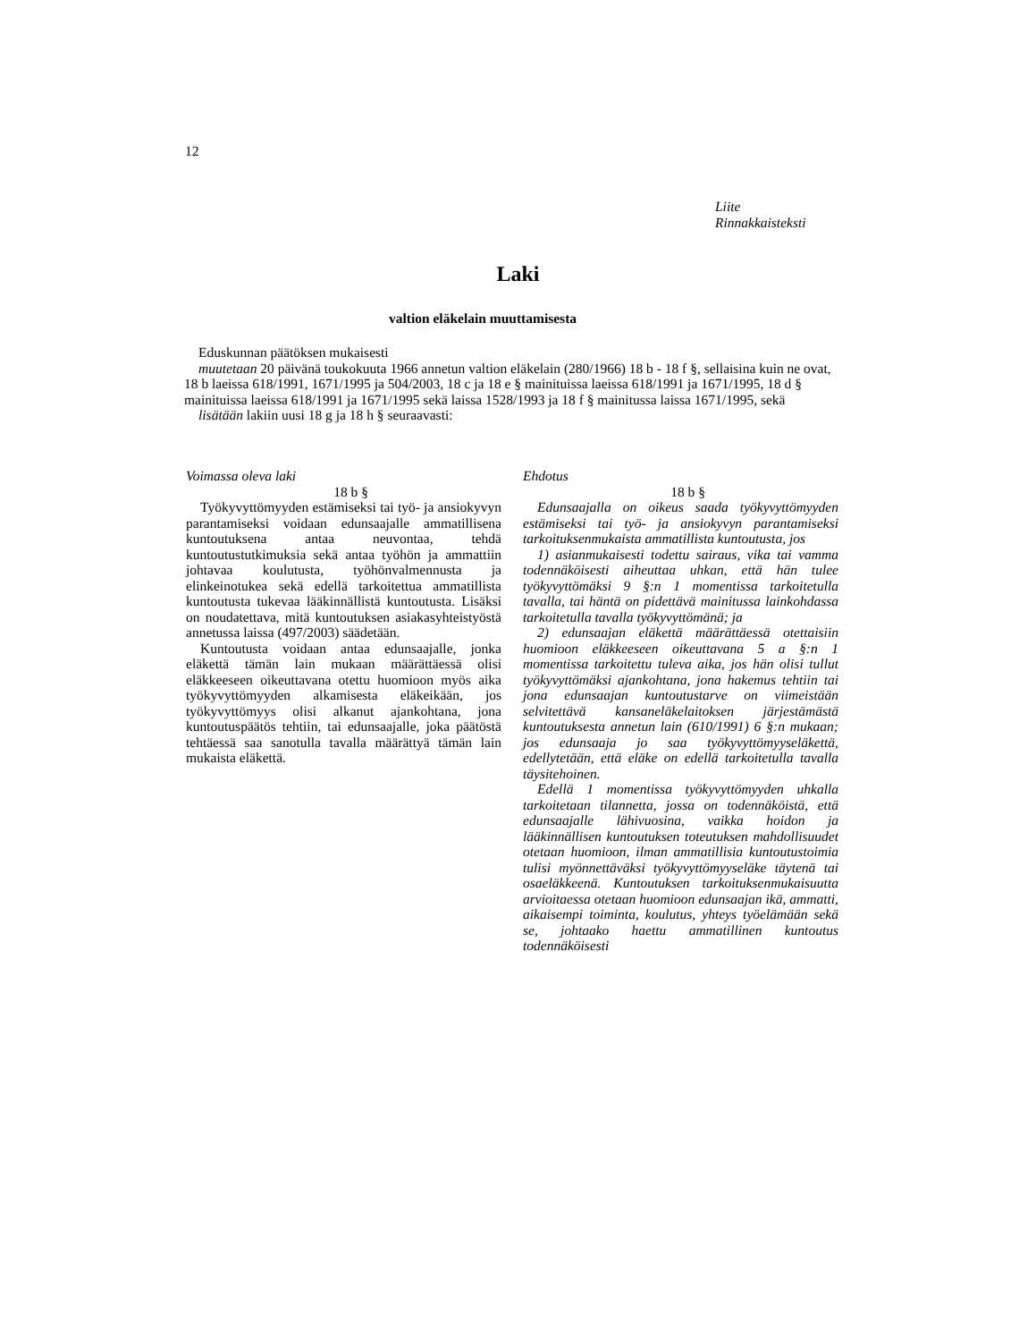12
Liite
Rinnakkaisteksti
Laki
valtion eläkelain muuttamisesta
Eduskunnan päätöksen mukaisesti
muutetaan 20 päivänä toukokuuta 1966 annetun valtion eläkelain (280/1966) 18 b - 18 f §, sellaisina kuin ne ovat, 18 b laeissa 618/1991, 1671/1995 ja 504/2003, 18 c ja 18 e § mainituissa laeissa 618/1991 ja 1671/1995, 18 d § mainituissa laeissa 618/1991 ja 1671/1995 sekä laissa 1528/1993 ja 18 f § mainitussa laissa 1671/1995, sekä
lisätään lakiin uusi 18 g ja 18 h § seuraavasti:
Voimassa oleva laki
18 b §
Työkyvyttömyyden estämiseksi tai työ- ja ansiokyvyn parantamiseksi voidaan edunsaajalle ammatillisena kuntoutuksena antaa neuvontaa, tehdä kuntoutustutkimuksia sekä antaa työhön ja ammattiin johtavaa koulutusta, työhönvalmennusta ja elinkeinotukea sekä edellä tarkoitettua ammatillista kuntoutusta tukevaa lääkinnällistä kuntoutusta. Lisäksi on noudatettava, mitä kuntoutuksen asiakasyhteistyöstä annetussa laissa (497/2003) säädetään.
Kuntoutusta voidaan antaa edunsaajalle, jonka eläkettä tämän lain mukaan määrättäessä olisi eläkkeeseen oikeuttavana otettu huomioon myös aika työkyvyttömyyden alkamisesta eläkeikään, jos työkyvyttömyys olisi alkanut ajankohtana, jona kuntoutuspäätös tehtiin, tai edunsaajalle, joka päätöstä tehtäessä saa sanotulla tavalla määrättyä tämän lain mukaista eläkettä.
Ehdotus
18 b §
Edunsaajalla on oikeus saada työkyvyttömyyden estämiseksi tai työ- ja ansiokyvyn parantamiseksi tarkoituksenmukaista ammatillista kuntoutusta, jos
1) asianmukaisesti todettu sairaus, vika tai vamma todennäköisesti aiheuttaa uhkan, että hän tulee työkyvyttömäksi 9 §:n 1 momentissa tarkoitetulla tavalla, tai häntä on pidettävä mainitussa lainkohdassa tarkoitetulla tavalla työkyvyttömänä; ja
2) edunsaajan eläkettä määrättäessä otettaisiin huomioon eläkkeeseen oikeuttavana 5 a §:n 1 momentissa tarkoitettu tuleva aika, jos hän olisi tullut työkyvyttömäksi ajankohtana, jona hakemus tehtiin tai jona edunsaajan kuntoutustarve on viimeistään selvitettävä kansaneläkelaitoksen järjestämästä kuntoutuksesta annetun lain (610/1991) 6 §:n mukaan; jos edunsaaja jo saa työkyvyttömyyseläkettä, edellytetään, että eläke on edellä tarkoitetulla tavalla täysitehoinen.
Edellä 1 momentissa työkyvyttömyyden uhkalla tarkoitetaan tilannetta, jossa on todennäköistä, että edunsaajalle lähivuosina, vaikka hoidon ja lääkinnällisen kuntoutuksen toteutuksen mahdollisuudet otetaan huomioon, ilman ammatillisia kuntoutustoimia tulisi myönnettäväksi työkyvyttömyyseläke täytenä tai osaeläkkeenä. Kuntoutuksen tarkoituksenmukaisuutta arvioitaessa otetaan huomioon edunsaajan ikä, ammatti, aikaisempi toiminta, koulutus, yhteys työelämään sekä se, johtaako haettu ammatillinen kuntoutus todennäköisesti